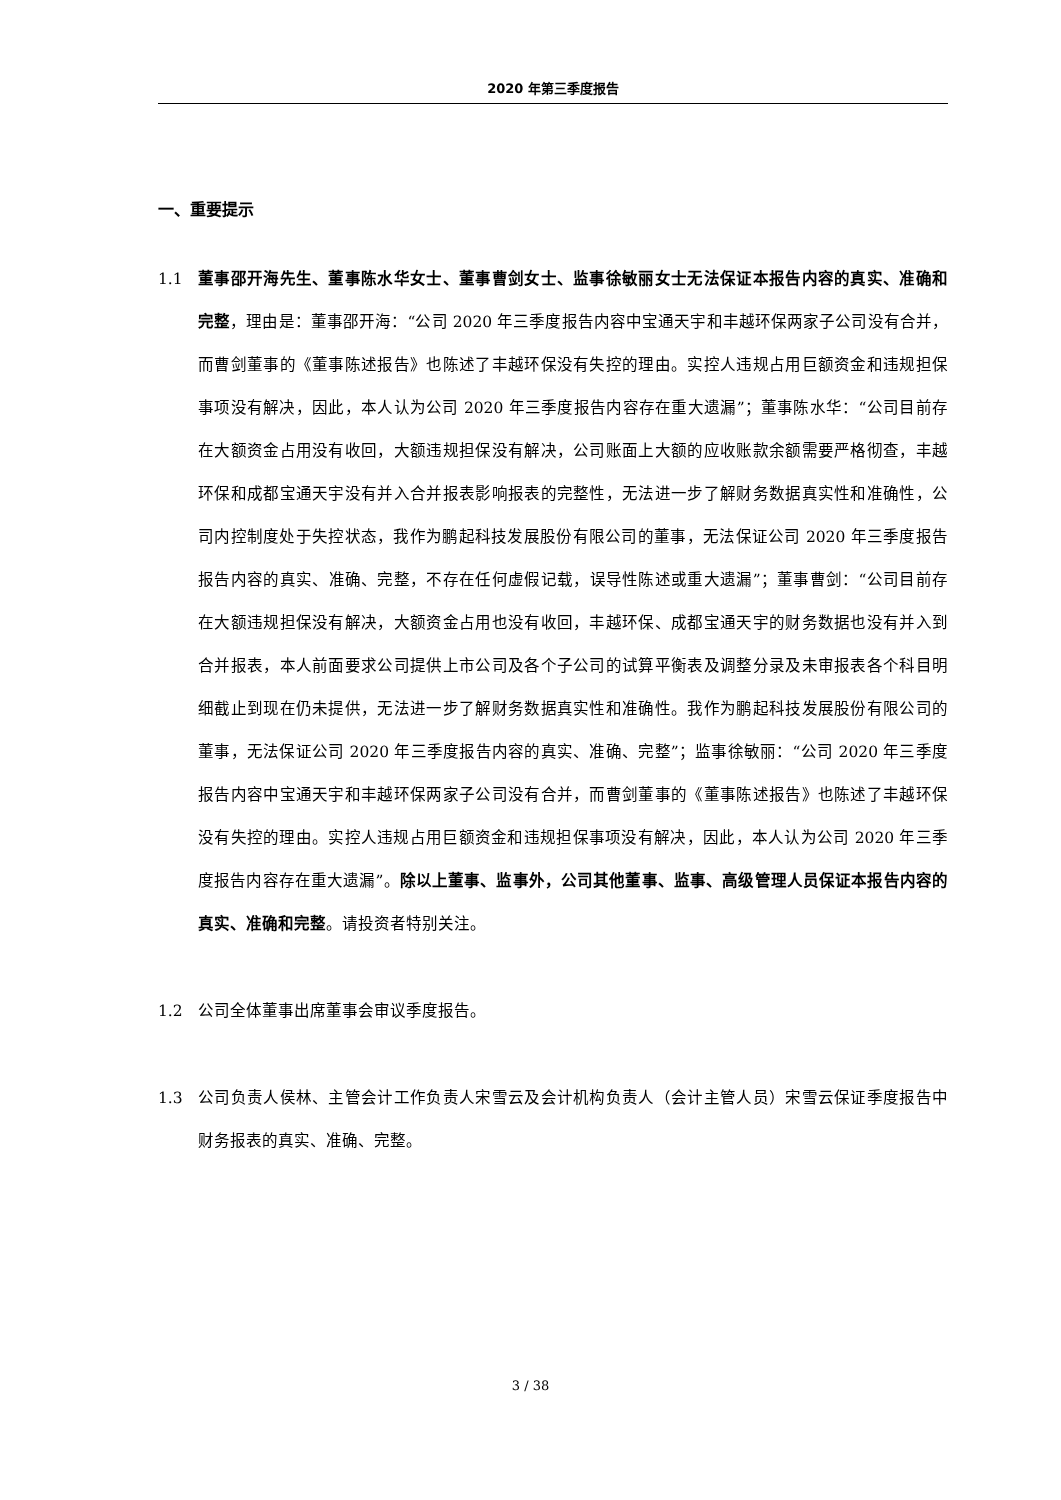2020 年第三季度报告
一、重要提示
1.1 董事邵开海先生、董事陈水华女士、董事曹剑女士、监事徐敏丽女士无法保证本报告内容的真实、准确和完整，理由是：董事邵开海：“公司 2020 年三季度报告内容中宝通天宇和丰越环保两家子公司没有合并，而曹剑董事的《董事陈述报告》也陈述了丰越环保没有失控的理由。实控人违规占用巨额资金和违规担保事项没有解决，因此，本人认为公司 2020 年三季度报告内容存在重大遗漏”；董事陈水华：“公司目前存在大额资金占用没有收回，大额违规担保没有解决，公司账面上大额的应收账款余额需要严格彻查，丰越环保和成都宝通天宇没有并入合并报表影响报表的完整性，无法进一步了解财务数据真实性和准确性，公司内控制度处于失控状态，我作为鹏起科技发展股份有限公司的董事，无法保证公司 2020 年三季度报告报告内容的真实、准确、完整，不存在任何虚假记载，误导性陈述或重大遗漏”；董事曹剑：“公司目前存在大额违规担保没有解决，大额资金占用也没有收回，丰越环保、成都宝通天宇的财务数据也没有并入到合并报表，本人前面要求公司提供上市公司及各个子公司的试算平衡表及调整分录及未审报表各个科目明细截止到现在仍未提供，无法进一步了解财务数据真实性和准确性。我作为鹏起科技发展股份有限公司的董事，无法保证公司 2020 年三季度报告内容的真实、准确、完整”；监事徐敏丽：“公司 2020 年三季度报告内容中宝通天宇和丰越环保两家子公司没有合并，而曹剑董事的《董事陈述报告》也陈述了丰越环保没有失控的理由。实控人违规占用巨额资金和违规担保事项没有解决，因此，本人认为公司 2020 年三季度报告内容存在重大遗漏”。除以上董事、监事外，公司其他董事、监事、高级管理人员保证本报告内容的真实、准确和完整。请投资者特别关注。
1.2 公司全体董事出席董事会审议季度报告。
1.3 公司负责人侯林、主管会计工作负责人宋雪云及会计机构负责人（会计主管人员）宋雪云保证季度报告中财务报表的真实、准确、完整。
3 / 38